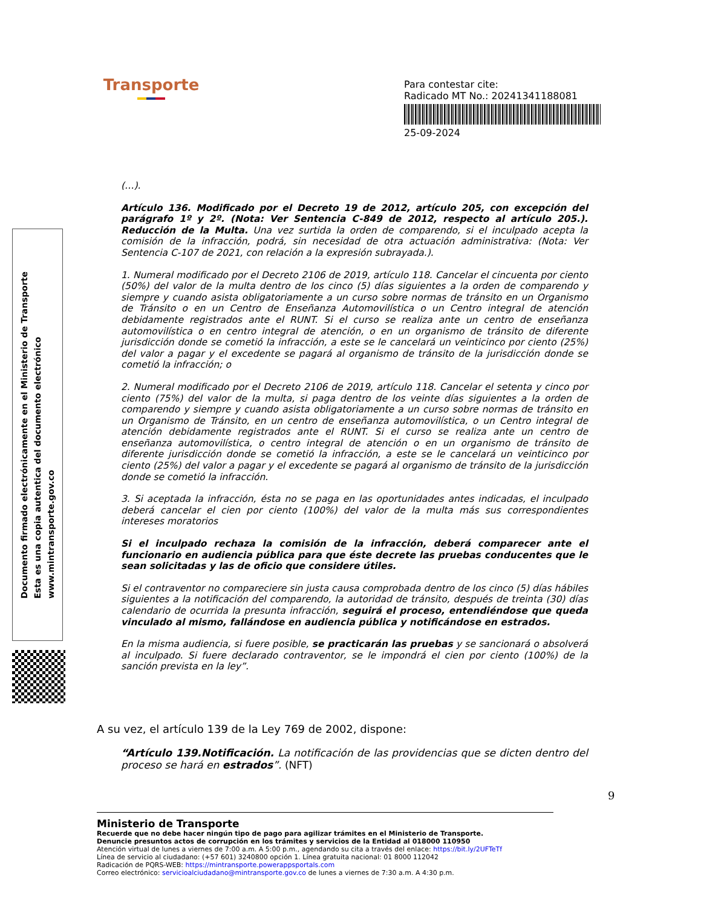Transporte
Para contestar cite:
Radicado MT No.: 20241341188081
25-09-2024
Documento firmado electrónicamente en el Ministerio de Transporte
Esta es una copia autentica del documento electrónico
www.mintransporte.gov.co
(…).
Artículo 136. Modificado por el Decreto 19 de 2012, artículo 205, con excepción del parágrafo 1º y 2º. (Nota: Ver Sentencia C-849 de 2012, respecto al artículo 205.). Reducción de la Multa. Una vez surtida la orden de comparendo, si el inculpado acepta la comisión de la infracción, podrá, sin necesidad de otra actuación administrativa: (Nota: Ver Sentencia C-107 de 2021, con relación a la expresión subrayada.).
1. Numeral modificado por el Decreto 2106 de 2019, artículo 118. Cancelar el cincuenta por ciento (50%) del valor de la multa dentro de los cinco (5) días siguientes a la orden de comparendo y siempre y cuando asista obligatoriamente a un curso sobre normas de tránsito en un Organismo de Tránsito o en un Centro de Enseñanza Automovilística o un Centro integral de atención debidamente registrados ante el RUNT. Si el curso se realiza ante un centro de enseñanza automovilística o en centro integral de atención, o en un organismo de tránsito de diferente jurisdicción donde se cometió la infracción, a este se le cancelará un veinticinco por ciento (25%) del valor a pagar y el excedente se pagará al organismo de tránsito de la jurisdicción donde se cometió la infracción; o
2. Numeral modificado por el Decreto 2106 de 2019, artículo 118. Cancelar el setenta y cinco por ciento (75%) del valor de la multa, si paga dentro de los veinte días siguientes a la orden de comparendo y siempre y cuando asista obligatoriamente a un curso sobre normas de tránsito en un Organismo de Tránsito, en un centro de enseñanza automovilística, o un Centro integral de atención debidamente registrados ante el RUNT. Si el curso se realiza ante un centro de enseñanza automovilística, o centro integral de atención o en un organismo de tránsito de diferente jurisdicción donde se cometió la infracción, a este se le cancelará un veinticinco por ciento (25%) del valor a pagar y el excedente se pagará al organismo de tránsito de la jurisdicción donde se cometió la infracción.
3. Si aceptada la infracción, ésta no se paga en las oportunidades antes indicadas, el inculpado deberá cancelar el cien por ciento (100%) del valor de la multa más sus correspondientes intereses moratorios
Si el inculpado rechaza la comisión de la infracción, deberá comparecer ante el funcionario en audiencia pública para que éste decrete las pruebas conducentes que le sean solicitadas y las de oficio que considere útiles.
Si el contraventor no compareciere sin justa causa comprobada dentro de los cinco (5) días hábiles siguientes a la notificación del comparendo, la autoridad de tránsito, después de treinta (30) días calendario de ocurrida la presunta infracción, seguirá el proceso, entendiéndose que queda vinculado al mismo, fallándose en audiencia pública y notificándose en estrados.
En la misma audiencia, si fuere posible, se practicarán las pruebas y se sancionará o absolverá al inculpado. Si fuere declarado contraventor, se le impondrá el cien por ciento (100%) de la sanción prevista en la ley”.
A su vez, el artículo 139 de la Ley 769 de 2002, dispone:
“Artículo 139.Notificación. La notificación de las providencias que se dicten dentro del proceso se hará en estrados”. (NFT)
9
Ministerio de Transporte
Recuerde que no debe hacer ningún tipo de pago para agilizar trámites en el Ministerio de Transporte.
Denuncie presuntos actos de corrupción en los trámites y servicios de la Entidad al 018000 110950
Atención virtual de lunes a viernes de 7:00 a.m. A 5:00 p.m., agendando su cita a través del enlace: https://bit.ly/2UFTeTf
Línea de servicio al ciudadano: (+57 601) 3240800 opción 1. Línea gratuita nacional: 01 8000 112042
Radicación de PQRS-WEB: https://mintransporte.powerappsportals.com
Correo electrónico: servicioalciudadano@mintransporte.gov.co de lunes a viernes de 7:30 a.m. A 4:30 p.m.